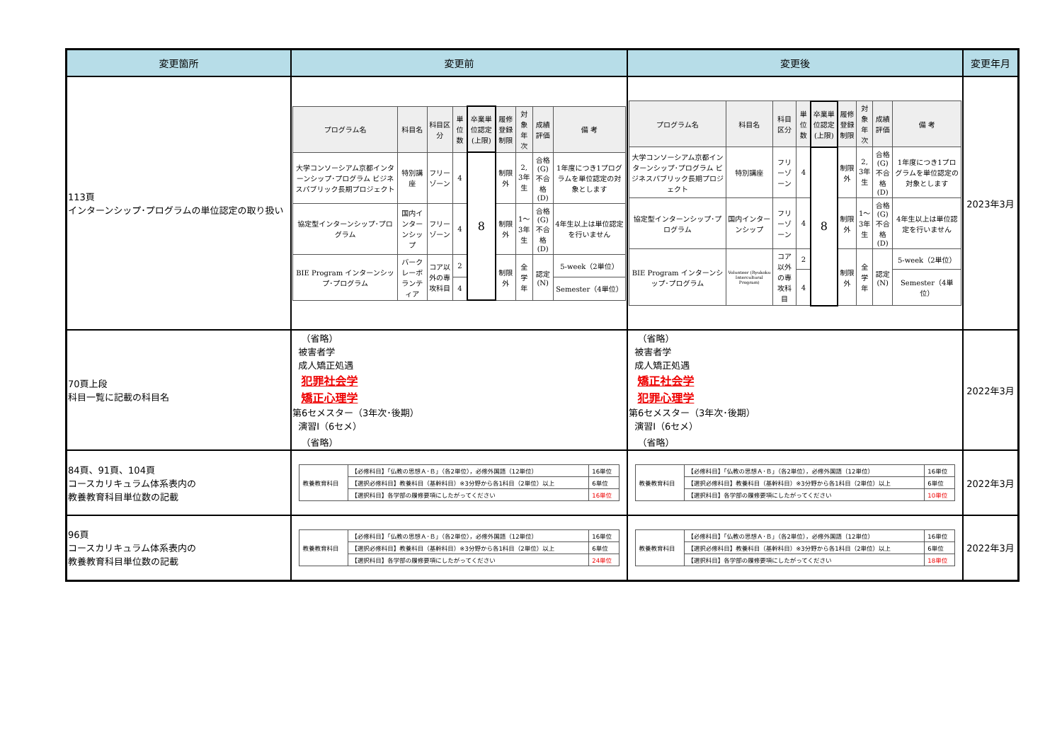| 変更箇所 | 変更前 | 変更後 | 変更年月 |
| --- | --- | --- | --- |
| 113頁 インターンシップ･プログラムの単位認定の取り扱い | / プログラム名 / 科目名 / 科目区分 / 単位数 / 卒業単位認定(上限) / 履修登録制限 / 対象年次 / 成績評価 / 備 考 / / --- / --- / --- / --- / --- / --- / --- / --- / --- / / 大学コンソーシアム京都インターンシップ･プログラム ビジネスパブリック長期プロジェクト / 特別講座 / フリーゾーン / 4 / 8 / 制限外 / 2, 3年生 / 合格(G) 不合格(D) / 1年度につき1プログラムを単位認定の対象とします / / 協定型インターンシップ･プログラム / 国内インターンシップ / フリーゾーン / 4 / / 制限外 / 1～3年生 / 合格(G) 不合格(D) / 4年生以上は単位認定を行いません / / BIE Program インターンシップ･プログラム / バークレーボランティア / コア以外の専攻科目 / 2 / / 制限外 / 全学年 / 認定(N) / 5-week（2単位） / / / / / 4 / / / / / Semester（4単位） / | / プログラム名 / 科目名 / 科目区分 / 単位数 / 卒業単位認定(上限) / 履修登録制限 / 対象年次 / 成績評価 / 備 考 / / --- / --- / --- / --- / --- / --- / --- / --- / --- / / 大学コンソーシアム京都インターンシップ･プログラム ビジネスパブリック長期プロジェクト / 特別講座 / フリーゾーン / 4 / 8 / 制限外 / 2, 3年生 / 合格(G) 不合格(D) / 1年度につき1プログラムを単位認定の対象とします / / 協定型インターンシップ･プログラム / 国内インターンシップ / フリーゾーン / 4 / / 制限外 / 1～3年生 / 合格(G) 不合格(D) / 4年生以上は単位認定を行いません / / BIE Program インターンシップ･プログラム / Volunteer (Ryukoku Intercultural Program) / コア以外の専攻科目 / 2 / / 制限外 / 全学年 / 認定(N) / 5-week（2単位） / / / / / 4 / / / / / Semester（4単位） / | 2023年3月 |
| 70頁上段 科目一覧に記載の科目名 | （省略） 被害者学 成人矯正処遇 犯罪社会学 矯正心理学 第6セメスター（3年次･後期） 演習Ⅰ（6セメ） （省略） | （省略） 被害者学 成人矯正処遇 矯正社会学 犯罪心理学 第6セメスター（3年次･後期） 演習Ⅰ（6セメ） （省略） | 2022年3月 |
| 84頁、91頁、104頁 コースカリキュラム体系表内の 教養教育科目単位数の記載 | / 教養教育科目 / 【必修科目】「仏教の思想Ａ･Ｂ」（各2単位），必修外国語（12単位） / 16単位 / / / 【選択必修科目】教養科目（基幹科目）※3分野から各1科目（2単位）以上 / 6単位 / / / 【選択科目】各学部の履修要項にしたがってください / 16単位 / | / 教養教育科目 / 【必修科目】「仏教の思想Ａ･Ｂ」（各2単位），必修外国語（12単位） / 16単位 / / / 【選択必修科目】教養科目（基幹科目）※3分野から各1科目（2単位）以上 / 6単位 / / / 【選択科目】各学部の履修要項にしたがってください / 10単位 / | 2022年3月 |
| 96頁 コースカリキュラム体系表内の 教養教育科目単位数の記載 | / 教養教育科目 / 【必修科目】「仏教の思想Ａ･Ｂ」（各2単位），必修外国語（12単位） / 16単位 / / / 【選択必修科目】教養科目（基幹科目）※3分野から各1科目（2単位）以上 / 6単位 / / / 【選択科目】各学部の履修要項にしたがってください / 24単位 / | / 教養教育科目 / 【必修科目】「仏教の思想Ａ･Ｂ」（各2単位），必修外国語（12単位） / 16単位 / / / 【選択必修科目】教養科目（基幹科目）※3分野から各1科目（2単位）以上 / 6単位 / / / 【選択科目】各学部の履修要項にしたがってください / 18単位 / | 2022年3月 |